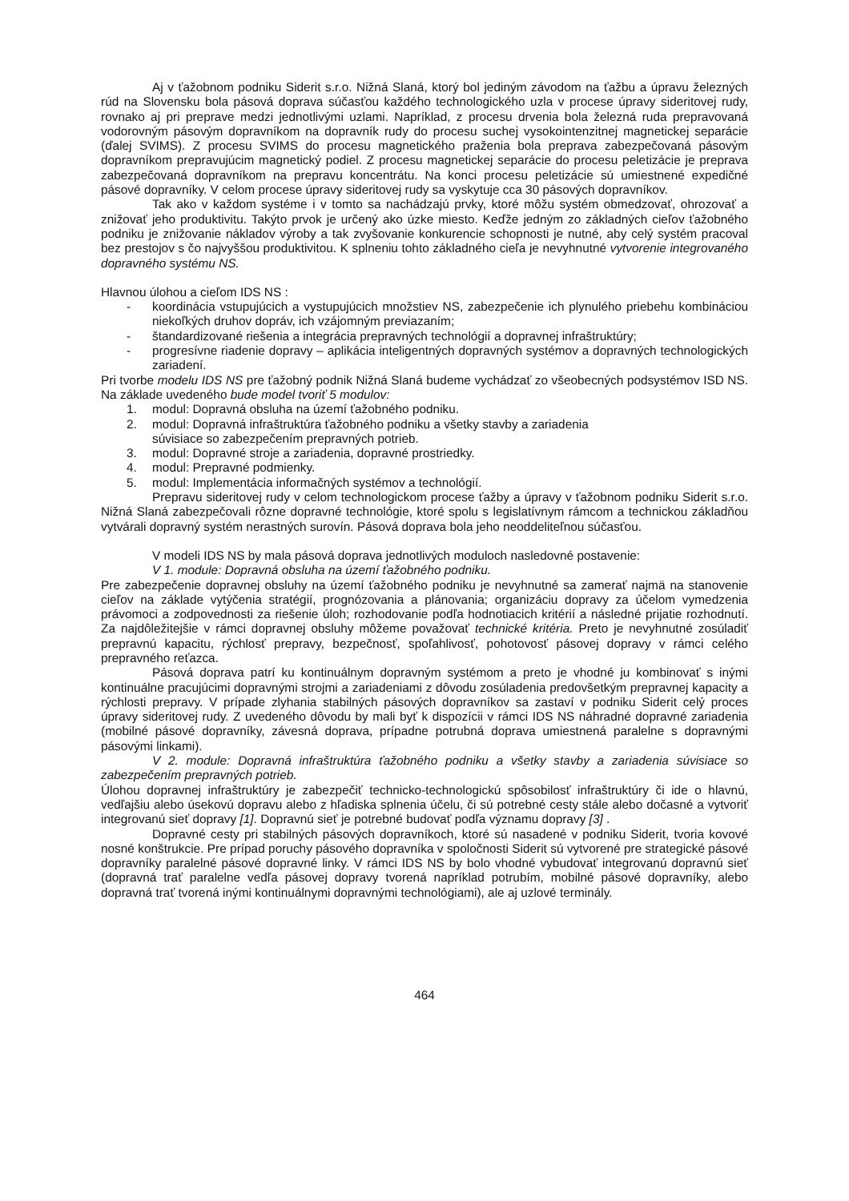Aj v ťažobnom podniku Siderit s.r.o. Nižná Slaná, ktorý bol jediným závodom na ťažbu a úpravu železných rúd na Slovensku bola pásová doprava súčasťou každého technologického uzla v procese úpravy sideritovej rudy, rovnako aj pri preprave medzi jednotlivými uzlami. Napríklad, z procesu drvenia bola železná ruda prepravovaná vodorovným pásovým dopravníkom na dopravník rudy do procesu suchej vysokointenzitnej magnetickej separácie (ďalej SVIMS). Z procesu SVIMS do procesu magnetického praženia bola preprava zabezpečovaná pásovým dopravníkom prepravujúcim magnetický podiel. Z procesu magnetickej separácie do procesu peletizácie je preprava zabezpečovaná dopravníkom na prepravu koncentrátu. Na konci procesu peletizácie sú umiestnené expedičné pásové dopravníky. V celom procese úpravy sideritovej rudy sa vyskytuje cca 30 pásových dopravníkov.
Tak ako v každom systéme i v tomto sa nachádzajú prvky, ktoré môžu systém obmedzovať, ohrozovať a znižovať jeho produktivitu. Takýto prvok je určený ako úzke miesto. Keďže jedným zo základných cieľov ťažobného podniku je znižovanie nákladov výroby a tak zvyšovanie konkurencie schopnosti je nutné, aby celý systém pracoval bez prestojov s čo najvyššou produktivitou. K splneniu tohto základného cieľa je nevyhnutné vytvorenie integrovaného dopravného systému NS.
Hlavnou úlohou a cieľom IDS NS :
- koordinácia vstupujúcich a vystupujúcich množstiev NS, zabezpečenie ich plynulého priebehu kombináciou niekoľkých druhov dopráv, ich vzájomným previazaním;
- štandardizované riešenia a integrácia prepravných technológií a dopravnej infraštruktúry;
- progresívne riadenie dopravy – aplikácia inteligentných dopravných systémov a dopravných technologických zariadení.
Pri tvorbe modelu IDS NS pre ťažobný podnik Nižná Slaná budeme vychádzať zo všeobecných podsystémov ISD NS. Na základe uvedeného bude model tvoriť 5 modulov:
1. modul: Dopravná obsluha na území ťažobného podniku.
2. modul: Dopravná infraštruktúra ťažobného podniku a všetky stavby a zariadenia
súvisiace so zabezpečením prepravných potrieb.
3. modul: Dopravné stroje a zariadenia, dopravné prostriedky.
4. modul: Prepravné podmienky.
5. modul: Implementácia informačných systémov a technológií.
Prepravu sideritovej rudy v celom technologickom procese ťažby a úpravy v ťažobnom podniku Siderit s.r.o. Nižná Slaná zabezpečovali rôzne dopravné technológie, ktoré spolu s legislatívnym rámcom a technickou základňou vytvárali dopravný systém nerastných surovín. Pásová doprava bola jeho neoddeliteľnou súčasťou.
V modeli IDS NS by mala pásová doprava jednotlivých moduloch nasledovné postavenie:
V 1. module: Dopravná obsluha na území ťažobného podniku.
Pre zabezpečenie dopravnej obsluhy na území ťažobného podniku je nevyhnutné sa zamerať najmä na stanovenie cieľov na základe vytýčenia stratégií, prognózovania a plánovania; organizáciu dopravy za účelom vymedzenia právomoci a zodpovednosti za riešenie úloh; rozhodovanie podľa hodnotiacich kritérií a následné prijatie rozhodnutí. Za najdôležitejšie v rámci dopravnej obsluhy môžeme považovať technické kritéria. Preto je nevyhnutné zosúladiť prepravnú kapacitu, rýchlosť prepravy, bezpečnosť, spoľahlivosť, pohotovosť pásovej dopravy v rámci celého prepravného reťazca.
Pásová doprava patrí ku kontinuálnym dopravným systémom a preto je vhodné ju kombinovať s inými kontinuálne pracujúcimi dopravnými strojmi a zariadeniami z dôvodu zosúladenia predovšetkým prepravnej kapacity a rýchlosti prepravy. V prípade zlyhania stabilných pásových dopravníkov sa zastaví v podniku Siderit celý proces úpravy sideritovej rudy. Z uvedeného dôvodu by mali byť k dispozícii v rámci IDS NS náhradné dopravné zariadenia (mobilné pásové dopravníky, závesná doprava, prípadne potrubná doprava umiestnená paralelne s dopravnými pásovými linkami).
V 2. module: Dopravná infraštruktúra ťažobného podniku a všetky stavby a zariadenia súvisiace so zabezpečením prepravných potrieb.
Úlohou dopravnej infraštruktúry je zabezpečiť technicko-technologickú spôsobilosť infraštruktúry či ide o hlavnú, vedľajšiu alebo úsekovú dopravu alebo z hľadiska splnenia účelu, či sú potrebné cesty stále alebo dočasné a vytvoriť integrovanú sieť dopravy [1]. Dopravnú sieť je potrebné budovať podľa významu dopravy [3] .
Dopravné cesty pri stabilných pásových dopravníkoch, ktoré sú nasadené v podniku Siderit, tvoria kovové nosné konštrukcie. Pre prípad poruchy pásového dopravníka v spoločnosti Siderit sú vytvorené pre strategické pásové dopravníky paralelné pásové dopravné linky. V rámci IDS NS by bolo vhodné vybudovať integrovanú dopravnú sieť (dopravná trať paralelne vedľa pásovej dopravy tvorená napríklad potrubím, mobilné pásové dopravníky, alebo dopravná trať tvorená inými kontinuálnymi dopravnými technológiami), ale aj uzlové terminály.
464